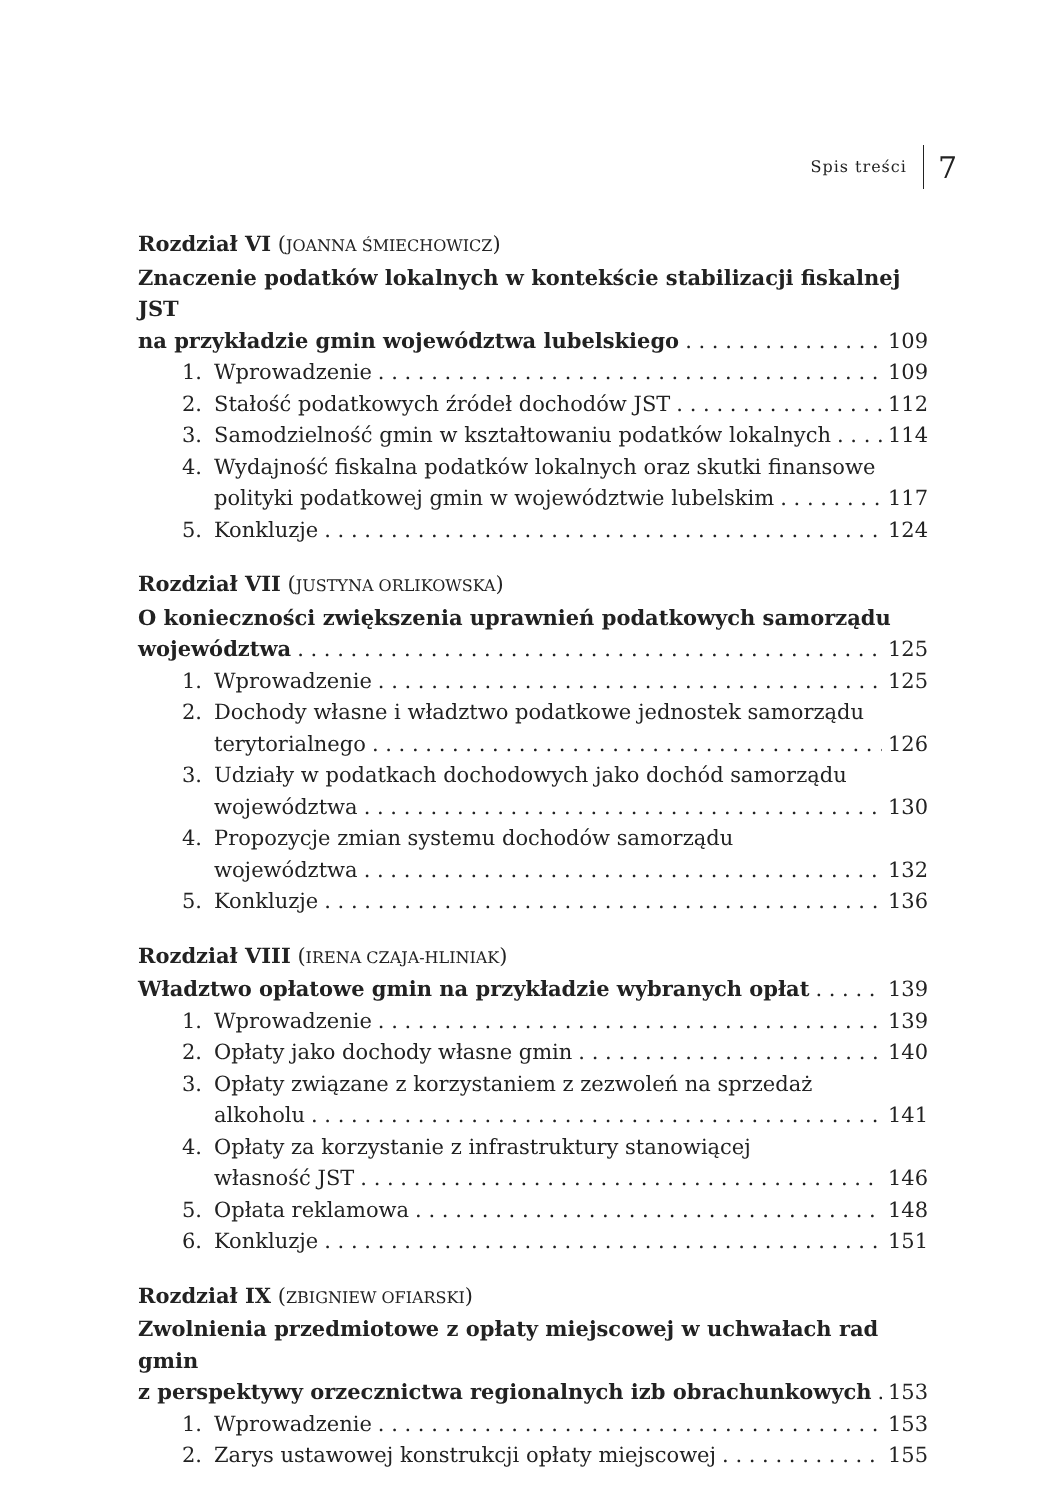Spis treści 7
Rozdział VI (JOANNA ŚMIECHOWICZ)
Znaczenie podatków lokalnych w kontekście stabilizacji fiskalnej JST
na przykładzie gmin województwa lubelskiego 109
1. Wprowadzenie 109
2. Stałość podatkowych źródeł dochodów JST 112
3. Samodzielność gmin w kształtowaniu podatków lokalnych 114
4. Wydajność fiskalna podatków lokalnych oraz skutki finansowe
polityki podatkowej gmin w województwie lubelskim 117
5. Konkluzje 124
Rozdział VII (JUSTYNA ORLIKOWSKA)
O konieczności zwiększenia uprawnień podatkowych samorządu
województwa 125
1. Wprowadzenie 125
2. Dochody własne i władztwo podatkowe jednostek samorządu
terytorialnego 126
3. Udziały w podatkach dochodowych jako dochód samorządu
województwa 130
4. Propozycje zmian systemu dochodów samorządu
województwa 132
5. Konkluzje 136
Rozdział VIII (IRENA CZAJA-HLINIAK)
Władztwo opłatowe gmin na przykładzie wybranych opłat 139
1. Wprowadzenie 139
2. Opłaty jako dochody własne gmin 140
3. Opłaty związane z korzystaniem z zezwoleń na sprzedaż
alkoholu 141
4. Opłaty za korzystanie z infrastruktury stanowiącej
własność JST 146
5. Opłata reklamowa 148
6. Konkluzje 151
Rozdział IX (ZBIGNIEW OFIARSKI)
Zwolnienia przedmiotowe z opłaty miejscowej w uchwałach rad gmin
z perspektywy orzecznictwa regionalnych izb obrachunkowych 153
1. Wprowadzenie 153
2. Zarys ustawowej konstrukcji opłaty miejscowej 155